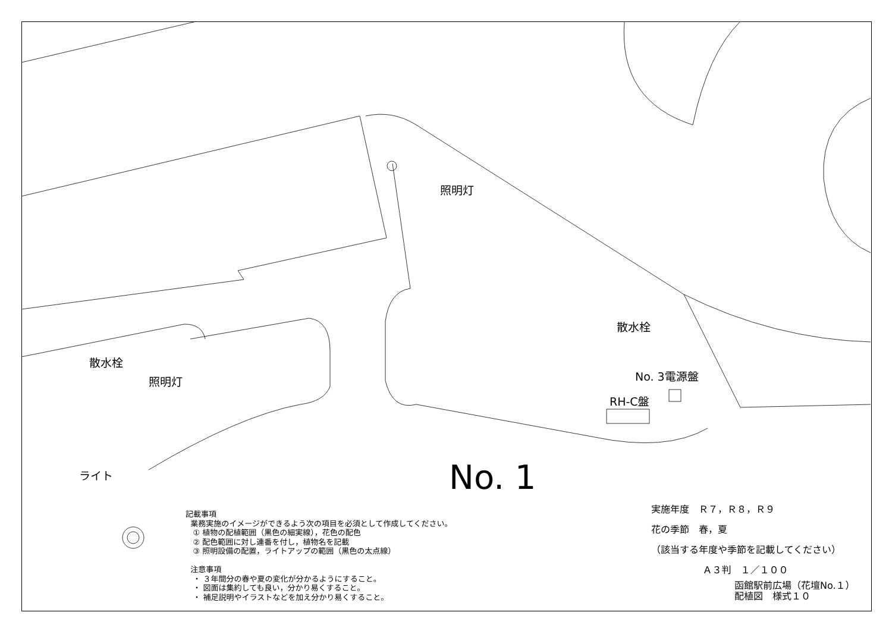照明灯
散水栓
散水栓
照明灯 No. 3電源盤
RH-C盤
ライト No. 1
記載事項
業務実施のイメージができるよう次の項目を必須として作成してください。
① 植物の配植範囲（黒色の細実線），花色の配色
② 配色範囲に対し連番を付し，植物名を記載
③ 照明設備の配置，ライトアップの範囲（黒色の太点線）
注意事項
・ ３年間分の春や夏の変化が分かるようにすること。
・ 図面は集約しても良い，分かり易くすること。
・ 補足説明やイラストなどを加え分かり易くすること。
実施年度　Ｒ７，Ｒ８，Ｒ９
花の季節　春，夏
（該当する年度や季節を記載してください）
Ａ３判　１／１００
函館駅前広場（花壇No.１）
配植図　様式１０